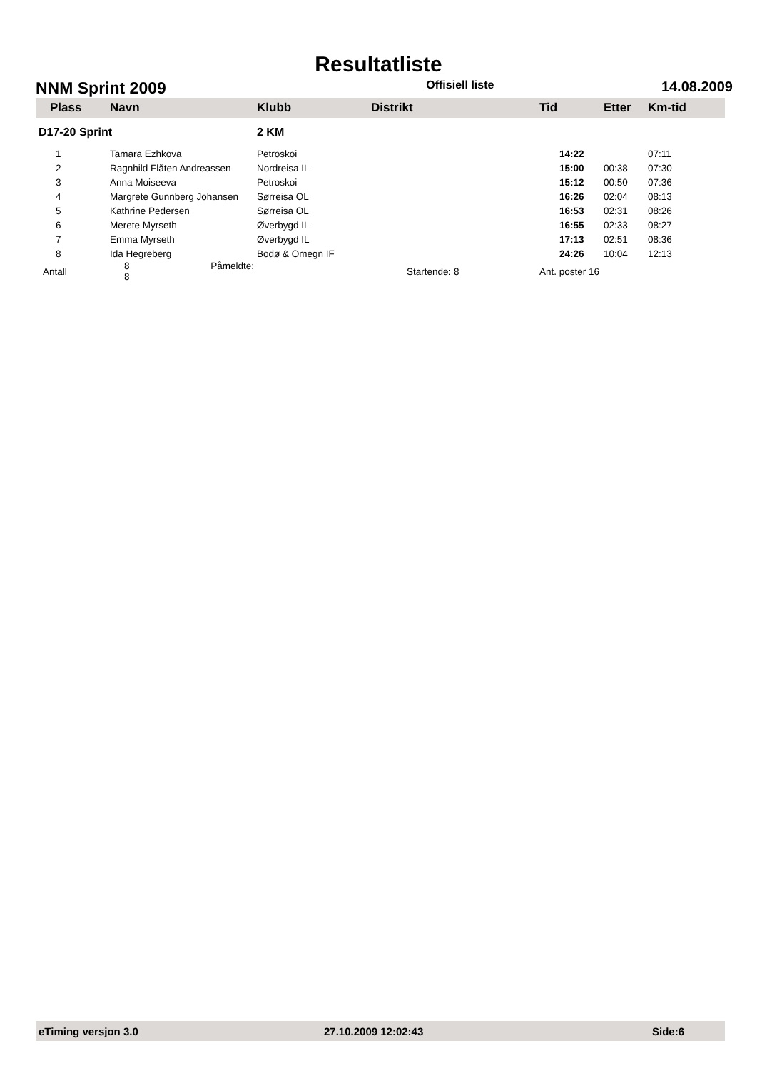Resultatliste
NNM Sprint 2009 Offisiell liste 14.08.2009
| Plass | Navn | Klubb | Distrikt | Tid | Etter | Km-tid |
| --- | --- | --- | --- | --- | --- | --- |
| D17-20 Sprint | | 2 KM | | | | |
| 1 | Tamara Ezhkova | Petroskoi | | 14:22 | | 07:11 |
| 2 | Ragnhild Flåten Andreassen | Nordreisa IL | | 15:00 | 00:38 | 07:30 |
| 3 | Anna Moiseeva | Petroskoi | | 15:12 | 00:50 | 07:36 |
| 4 | Margrete Gunnberg Johansen | Sørreisa OL | | 16:26 | 02:04 | 08:13 |
| 5 | Kathrine Pedersen | Sørreisa OL | | 16:53 | 02:31 | 08:26 |
| 6 | Merete Myrseth | Øverbygd IL | | 16:55 | 02:33 | 08:27 |
| 7 | Emma Myrseth | Øverbygd IL | | 17:13 | 02:51 | 08:36 |
| 8 | Ida Hegreberg | Bodø & Omegn IF | | 24:26 | 10:04 | 12:13 |
| Antall | 8 Påmeldte: 8 | | Startende: 8 | Ant. poster 16 | | |
eTiming versjon 3.0 27.10.2009 12:02:43 Side:6